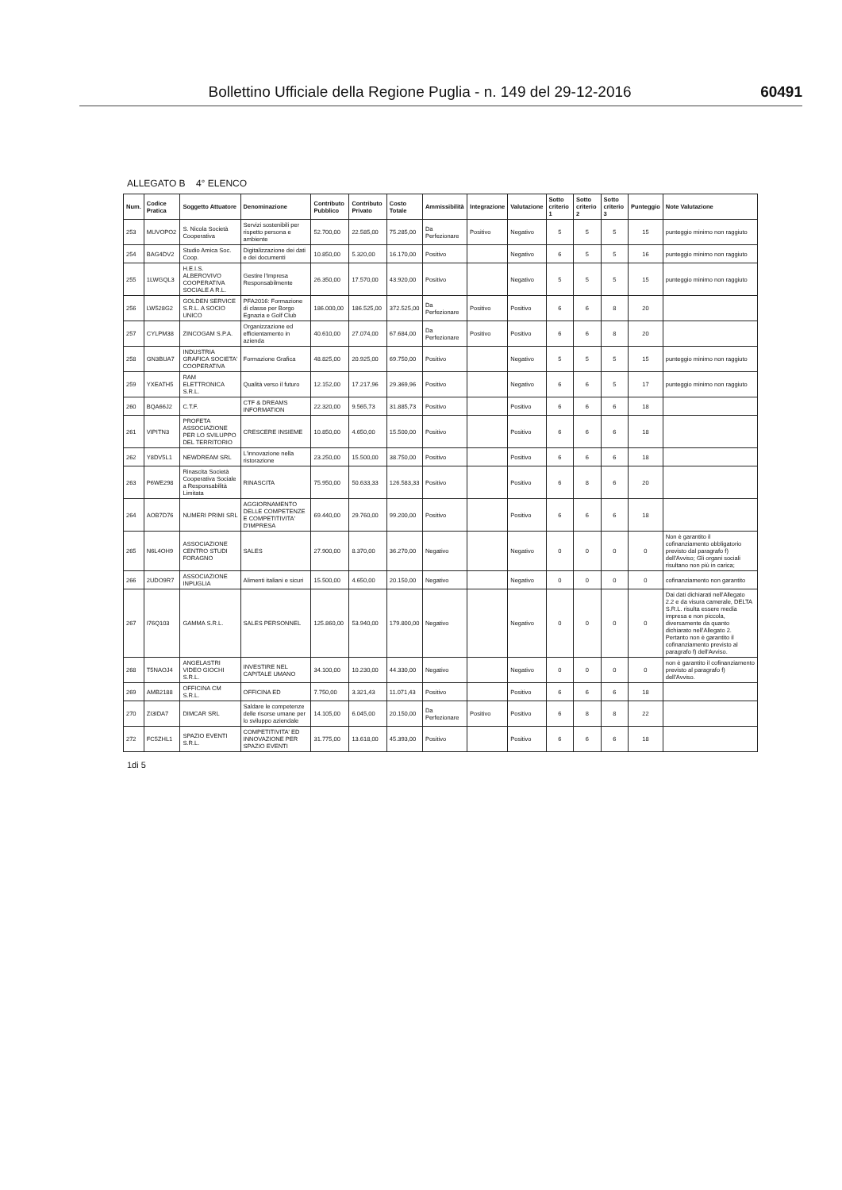Bollettino Ufficiale della Regione Puglia - n. 149 del 29-12-2016 60491
ALLEGATO B 4° ELENCO
| Num. | Codice Pratica | Soggetto Attuatore | Denominazione | Contributo Pubblico | Contributo Privato | Costo Totale | Ammissibilità | Integrazione | Valutazione | Sotto criterio 1 | Sotto criterio 2 | Sotto criterio 3 | Punteggio | Note Valutazione |
| --- | --- | --- | --- | --- | --- | --- | --- | --- | --- | --- | --- | --- | --- | --- |
| 253 | MUVOPO2 | S. Nicola Società Cooperativa | Servizi sostenibili per rispetto persona e ambiente | 52.700,00 | 22.585,00 | 75.285,00 | Da Perfezionare | Positivo | Negativo | 5 | 5 | 5 | 15 | punteggio minimo non raggiuto |
| 254 | BAG4DV2 | Studio Amica Soc. Coop. | Digitalizzazione dei dati e dei documenti | 10.850,00 | 5.320,00 | 16.170,00 | Positivo | | Negativo | 6 | 5 | 5 | 16 | punteggio minimo non raggiuto |
| 255 | 1LWGQL3 | H.E.I.S. ALBEROVIVO COOPERATIVA SOCIALE A R.L. | Gestire l'Impresa Responsabilmente | 26.350,00 | 17.570,00 | 43.920,00 | Positivo | | Negativo | 5 | 5 | 5 | 15 | punteggio minimo non raggiuto |
| 256 | LW528G2 | GOLDEN SERVICE S.R.L. A SOCIO UNICO | PFA2016: Formazione di classe per Borgo Egnazia e Golf Club | 186.000,00 | 186.525,00 | 372.525,00 | Da Perfezionare | Positivo | Positivo | 6 | 6 | 8 | 20 | |
| 257 | CYLPM38 | ZINCOGAM S.P.A. | Organizzazione ed efficientamento in azienda | 40.610,00 | 27.074,00 | 67.684,00 | Da Perfezionare | Positivo | Positivo | 6 | 6 | 8 | 20 | |
| 258 | GN3BUA7 | INDUSTRIA GRAFICA SOCIETA' COOPERATIVA | Formazione Grafica | 48.825,00 | 20.925,00 | 69.750,00 | Positivo | | Negativo | 5 | 5 | 5 | 15 | punteggio minimo non raggiuto |
| 259 | YXEATH5 | RAM ELETTRONICA S.R.L. | Qualità verso il futuro | 12.152,00 | 17.217,96 | 29.369,96 | Positivo | | Negativo | 6 | 6 | 5 | 17 | punteggio minimo non raggiuto |
| 260 | BQA66J2 | C.T.F. | CTF & DREAMS INFORMATION | 22.320,00 | 9.565,73 | 31.885,73 | Positivo | | Positivo | 6 | 6 | 6 | 18 | |
| 261 | VIPITN3 | PROFETA ASSOCIAZIONE PER LO SVILUPPO DEL TERRITORIO | CRESCERE INSIEME | 10.850,00 | 4.650,00 | 15.500,00 | Positivo | | Positivo | 6 | 6 | 6 | 18 | |
| 262 | Y8DV5L1 | NEWDREAM SRL | L'innovazione nella ristorazione | 23.250,00 | 15.500,00 | 38.750,00 | Positivo | | Positivo | 6 | 6 | 6 | 18 | |
| 263 | P6WE298 | Rinascita Società Cooperativa Sociale a Responsabilità Limitata | RINASCITA | 75.950,00 | 50.633,33 | 126.583,33 | Positivo | | Positivo | 6 | 8 | 6 | 20 | |
| 264 | AOB7D76 | NUMERI PRIMI SRL | AGGIORNAMENTO DELLE COMPETENZE E COMPETITIVITA' D'IMPRESA | 69.440,00 | 29.760,00 | 99.200,00 | Positivo | | Positivo | 6 | 6 | 6 | 18 | |
| 265 | N6L4OH9 | ASSOCIAZIONE CENTRO STUDI FORAGNO | SALES | 27.900,00 | 8.370,00 | 36.270,00 | Negativo | | Negativo | 0 | 0 | 0 | 0 | Non è garantito il cofinanziamento obbligatorio previsto dal paragrafo f) dell'Avviso; Gli organi sociali risultano non più in carica; |
| 266 | 2UDO9R7 | ASSOCIAZIONE INPUGLIA | Alimenti italiani e sicuri | 15.500,00 | 4.650,00 | 20.150,00 | Negativo | | Negativo | 0 | 0 | 0 | 0 | cofinanziamento non garantito |
| 267 | I76Q103 | GAMMA S.R.L. | SALES PERSONNEL | 125.860,00 | 53.940,00 | 179.800,00 | Negativo | | Negativo | 0 | 0 | 0 | 0 | Dai dati dichiarati nell'Allegato 2.2 e da visura camerale, DELTA S.R.L. risulta essere media impresa e non piccola, diversamente da quanto dichiarato nell'Allegato 2. Pertanto non è garantito il cofinanziamento previsto al paragrafo f) dell'Avviso. |
| 268 | T5NAOJ4 | ANGELASTRI VIDEO GIOCHI S.R.L. | INVESTIRE NEL CAPITALE UMANO | 34.100,00 | 10.230,00 | 44.330,00 | Negativo | | Negativo | 0 | 0 | 0 | 0 | non è garantito il cofinanziamento previsto al paragrafo f) dell'Avviso. |
| 269 | AMB2188 | OFFICINA CM S.R.L. | OFFICINA ED | 7.750,00 | 3.321,43 | 11.071,43 | Positivo | | Positivo | 6 | 6 | 6 | 18 | |
| 270 | ZI3IDA7 | DIMCAR SRL | Saldare le competenze delle risorse umane per lo sviluppo aziendale | 14.105,00 | 6.045,00 | 20.150,00 | Da Perfezionare | Positivo | Positivo | 6 | 8 | 8 | 22 | |
| 272 | FC5ZHL1 | SPAZIO EVENTI S.R.L. | COMPETITIVITA' ED INNOVAZIONE PER SPAZIO EVENTI | 31.775,00 | 13.618,00 | 45.393,00 | Positivo | | Positivo | 6 | 6 | 6 | 18 | |
1di 5